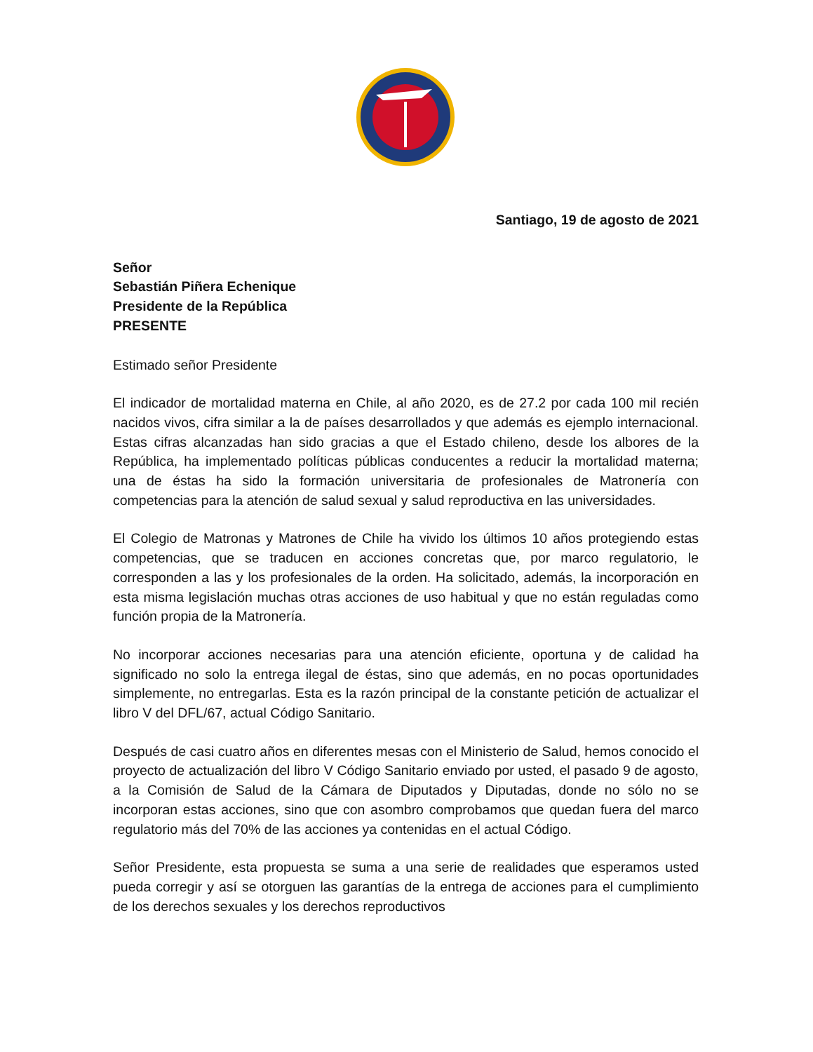Santiago, 19 de agosto de 2021
Señor
Sebastián Piñera Echenique
Presidente de la República
PRESENTE
Estimado señor Presidente
El indicador de mortalidad materna en Chile, al año 2020, es de 27.2 por cada 100 mil recién nacidos vivos, cifra similar a la de países desarrollados y que además es ejemplo internacional. Estas cifras alcanzadas han sido gracias a que el Estado chileno, desde los albores de la República, ha implementado políticas públicas conducentes a reducir la mortalidad materna; una de éstas ha sido la formación universitaria de profesionales de Matronería con competencias para la atención de salud sexual y salud reproductiva en las universidades.
El Colegio de Matronas y Matrones de Chile ha vivido los últimos 10 años protegiendo estas competencias, que se traducen en acciones concretas que, por marco regulatorio, le corresponden a las y los profesionales de la orden. Ha solicitado, además, la incorporación en esta misma legislación muchas otras acciones de uso habitual y que no están reguladas como función propia de la Matronería.
No incorporar acciones necesarias para una atención eficiente, oportuna y de calidad ha significado no solo la entrega ilegal de éstas, sino que además, en no pocas oportunidades simplemente, no entregarlas. Esta es la razón principal de la constante petición de actualizar el libro V del DFL/67, actual Código Sanitario.
Después de casi cuatro años en diferentes mesas con el Ministerio de Salud, hemos conocido el proyecto de actualización del libro V Código Sanitario enviado por usted, el pasado 9 de agosto, a la Comisión de Salud de la Cámara de Diputados y Diputadas, donde no sólo no se incorporan estas acciones, sino que con asombro comprobamos que quedan fuera del marco regulatorio más del 70% de las acciones ya contenidas en el actual Código.
Señor Presidente, esta propuesta se suma a una serie de realidades que esperamos usted pueda corregir y así se otorguen las garantías de la entrega de acciones para el cumplimiento de los derechos sexuales y los derechos reproductivos